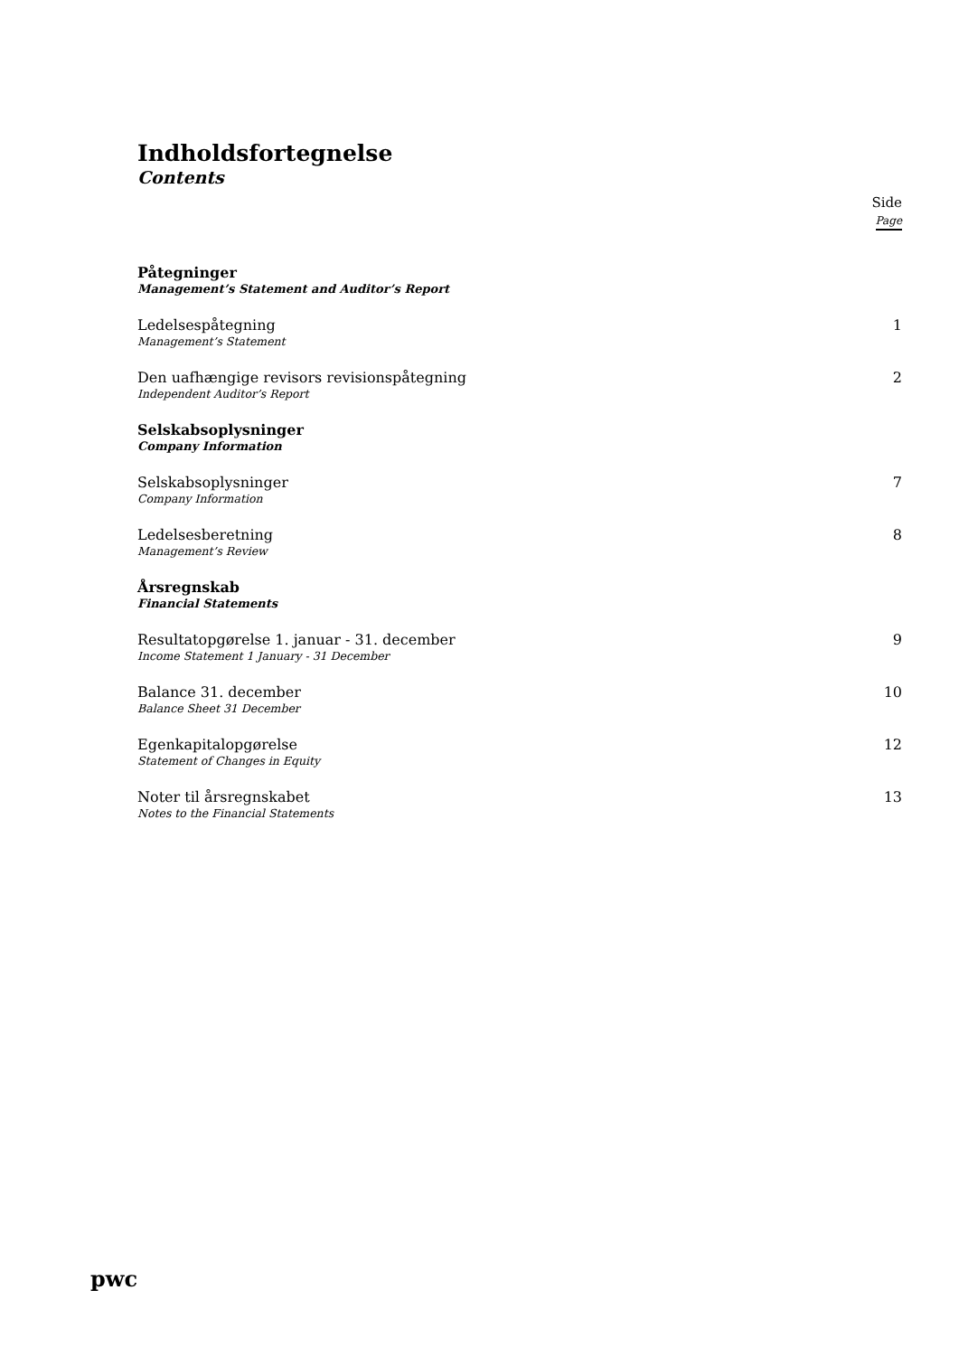Indholdsfortegnelse
Contents
Side
Page
Påtegninger
Management’s Statement and Auditor’s Report
Ledelsespåtegning
Management’s Statement
1
Den uafhængige revisors revisionspåtegning
Independent Auditor’s Report
2
Selskabsoplysninger
Company Information
Selskabsoplysninger
Company Information
7
Ledelsesberetning
Management’s Review
8
Årsregnskab
Financial Statements
Resultatopgørelse 1. januar - 31. december
Income Statement 1 January - 31 December
9
Balance 31. december
Balance Sheet 31 December
10
Egenkapitalopgørelse
Statement of Changes in Equity
12
Noter til årsregnskabet
Notes to the Financial Statements
13
pwc